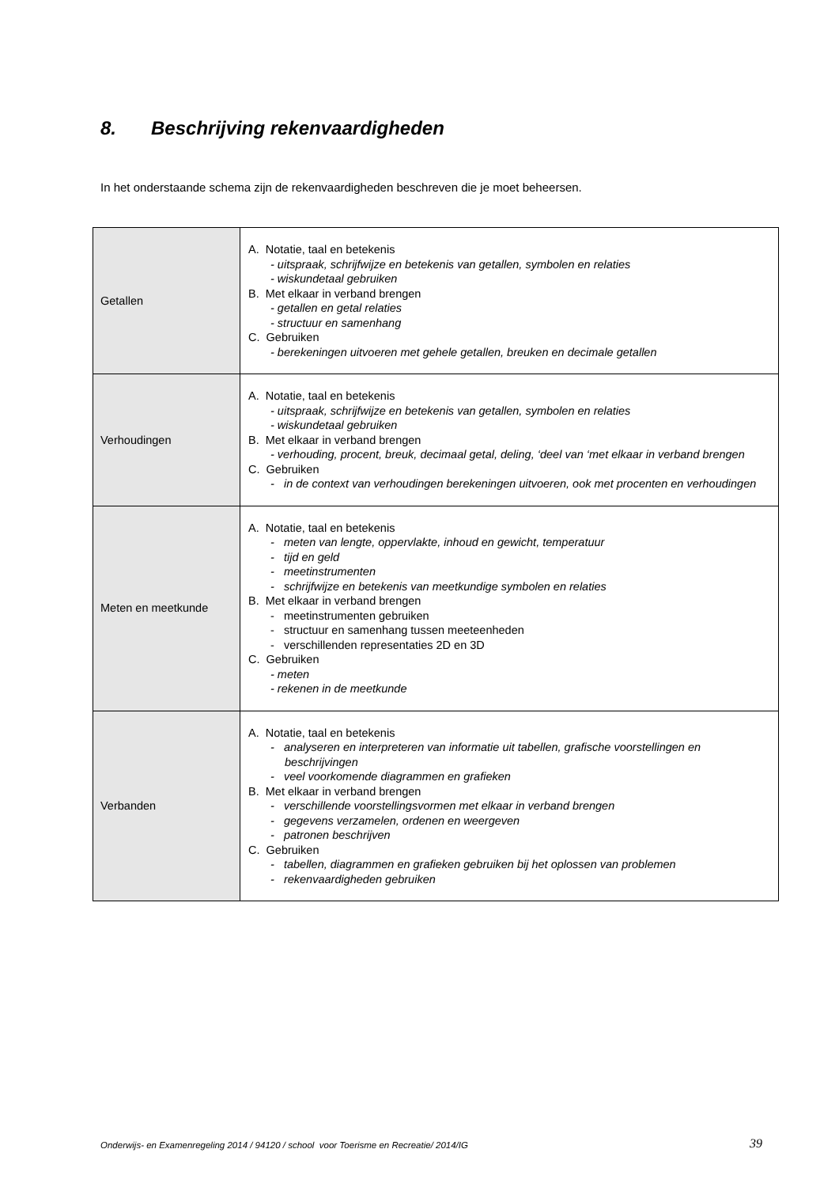8. Beschrijving rekenvaardigheden
In het onderstaande schema zijn de rekenvaardigheden beschreven die je moet beheersen.
| Getallen | A. Notatie, taal en betekenis - uitspraak, schrijfwijze en betekenis van getallen, symbolen en relaties - wiskundetaal gebruiken B. Met elkaar in verband brengen - getallen en getal relaties - structuur en samenhang C. Gebruiken - berekeningen uitvoeren met gehele getallen, breuken en decimale getallen |
| Verhoudingen | A. Notatie, taal en betekenis - uitspraak, schrijfwijze en betekenis van getallen, symbolen en relaties - wiskundetaal gebruiken B. Met elkaar in verband brengen - verhouding, procent, breuk, decimaal getal, deling, ‘deel van ‘met elkaar in verband brengen C. Gebruiken - in de context van verhoudingen berekeningen uitvoeren, ook met procenten en verhoudingen |
| Meten en meetkunde | A. Notatie, taal en betekenis - meten van lengte, oppervlakte, inhoud en gewicht, temperatuur - tijd en geld - meetinstrumenten - schrijfwijze en betekenis van meetkundige symbolen en relaties B. Met elkaar in verband brengen - meetinstrumenten gebruiken - structuur en samenhang tussen meeteenheden - verschillenden representaties 2D en 3D C. Gebruiken - meten - rekenen in de meetkunde |
| Verbanden | A. Notatie, taal en betekenis - analyseren en interpreteren van informatie uit tabellen, grafische voorstellingen en beschrijvingen - veel voorkomende diagrammen en grafieken B. Met elkaar in verband brengen - verschillende voorstellingsvormen met elkaar in verband brengen - gegevens verzamelen, ordenen en weergeven - patronen beschrijven C. Gebruiken - tabellen, diagrammen en grafieken gebruiken bij het oplossen van problemen - rekenvaardigheden gebruiken |
Onderwijs- en Examenregeling 2014 / 94120 / school voor Toerisme en Recreatie/ 2014/IG
39